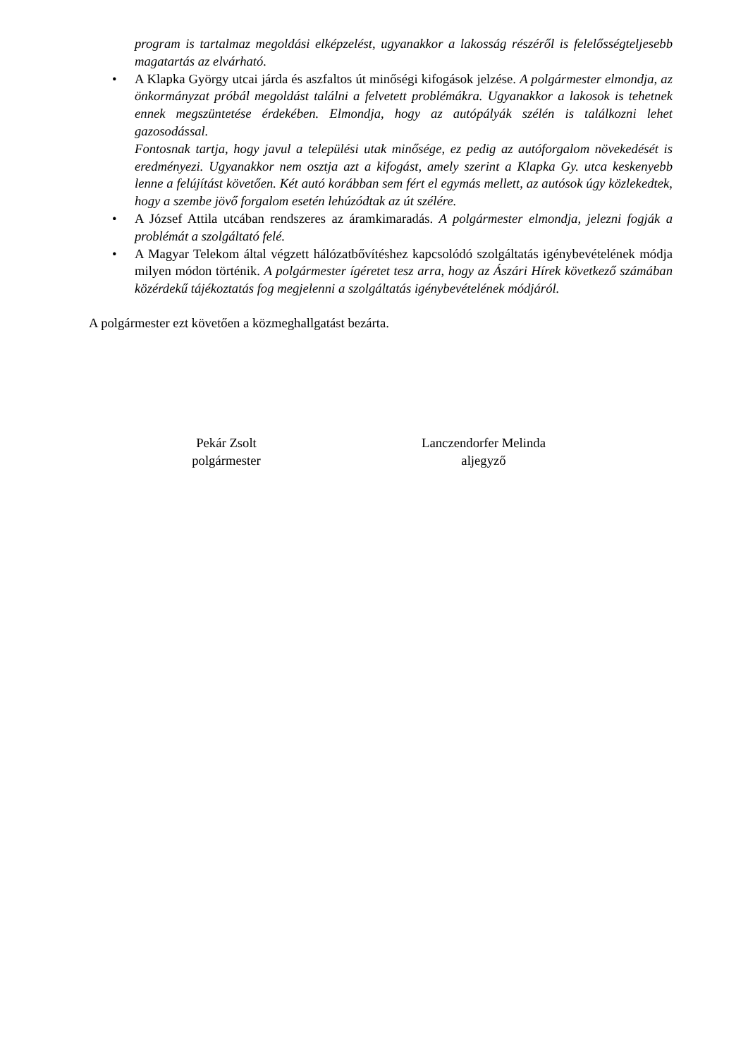program is tartalmaz megoldási elképzelést, ugyanakkor a lakosság részéről is felelősségteljesebb magatartás az elvárható.
• A Klapka György utcai járda és aszfaltos út minőségi kifogások jelzése. A polgármester elmondja, az önkormányzat próbál megoldást találni a felvetett problémákra. Ugyanakkor a lakosok is tehetnek ennek megszüntetése érdekében. Elmondja, hogy az autópályák szélén is találkozni lehet gazosodással.
Fontosnak tartja, hogy javul a települési utak minősége, ez pedig az autóforgalom növekedését is eredményezi. Ugyanakkor nem osztja azt a kifogást, amely szerint a Klapka Gy. utca keskenyebb lenne a felújítást követően. Két autó korábban sem fért el egymás mellett, az autósok úgy közlekedtek, hogy a szembe jövő forgalom esetén lehúzódtak az út szélére.
• A József Attila utcában rendszeres az áramkimaradás. A polgármester elmondja, jelezni fogják a problémát a szolgáltató felé.
• A Magyar Telekom által végzett hálózatbővítéshez kapcsolódó szolgáltatás igénybevételének módja milyen módon történik. A polgármester ígéretet tesz arra, hogy az Ászári Hírek következő számában közérdekű tájékoztatás fog megjelenni a szolgáltatás igénybevételének módjáról.
A polgármester ezt követően a közmeghallgatást bezárta.
Pekár Zsolt
polgármester
Lanczendorfer Melinda
aljegyző